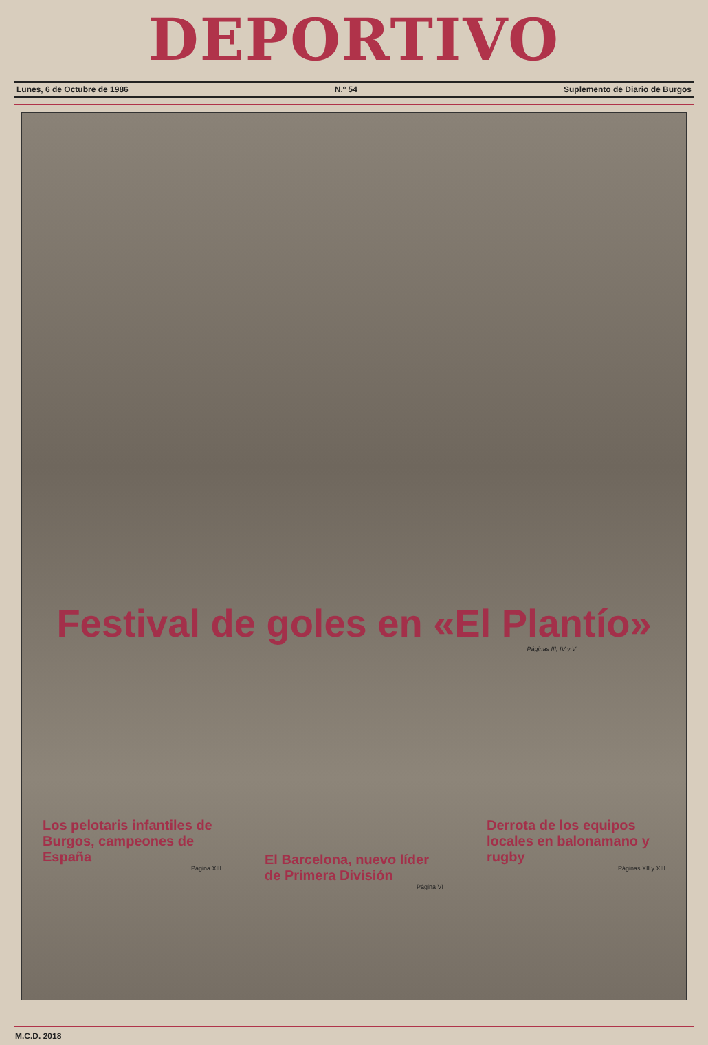DEPORTIVO
Lunes, 6 de Octubre de 1986 N.º 54 Suplemento de Diario de Burgos
Festival de goles en «El Plantío»
Páginas III, IV y V
Los pelotaris infantiles de Burgos, campeones de España
Página XIII
El Barcelona, nuevo líder de Primera División
Página VI
Derrota de los equipos locales en balonamano y rugby
Páginas XII y XIII
M.C.D. 2018